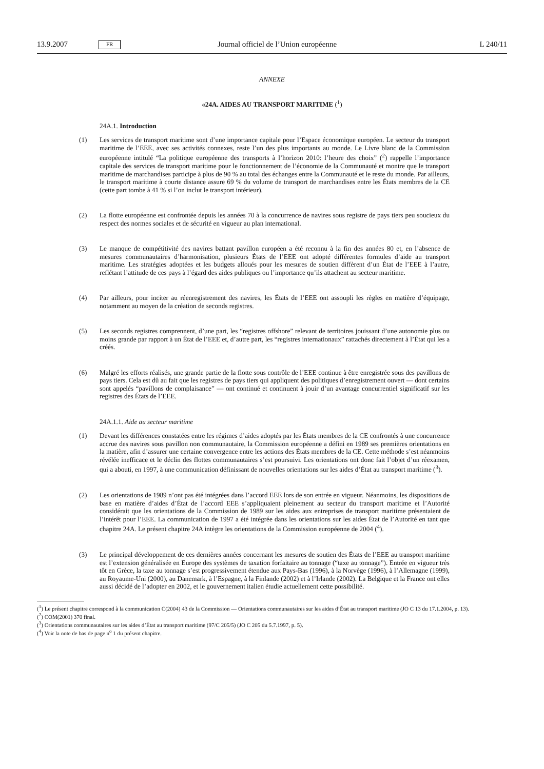13.9.2007 FR Journal officiel de l’Union européenne L 240/11
ANNEXE
«24A. AIDES AU TRANSPORT MARITIME (<sup>1</sup>)
24A.1. Introduction
(1) Les services de transport maritime sont d’une importance capitale pour l’Espace économique européen. Le secteur du transport maritime de l’EEE, avec ses activités connexes, reste l’un des plus importants au monde. Le Livre blanc de la Commission européenne intitulé “La politique européenne des transports à l’horizon 2010: l’heure des choix” (<sup>2</sup>) rappelle l’importance capitale des services de transport maritime pour le fonctionnement de l’économie de la Communauté et montre que le transport maritime de marchandises participe à plus de 90 % au total des échanges entre la Communauté et le reste du monde. Par ailleurs, le transport maritime à courte distance assure 69 % du volume de transport de marchandises entre les États membres de la CE (cette part tombe à 41 % si l’on inclut le transport intérieur).
(2) La flotte européenne est confrontée depuis les années 70 à la concurrence de navires sous registre de pays tiers peu soucieux du respect des normes sociales et de sécurité en vigueur au plan international.
(3) Le manque de compétitivité des navires battant pavillon européen a été reconnu à la fin des années 80 et, en l’absence de mesures communautaires d’harmonisation, plusieurs États de l’EEE ont adopté différentes formules d’aide au transport maritime. Les stratégies adoptées et les budgets alloués pour les mesures de soutien diffèrent d’un État de l’EEE à l’autre, reflétant l’attitude de ces pays à l’égard des aides publiques ou l’importance qu’ils attachent au secteur maritime.
(4) Par ailleurs, pour inciter au réenregistrement des navires, les États de l’EEE ont assoupli les règles en matière d’équipage, notamment au moyen de la création de seconds registres.
(5) Les seconds registres comprennent, d’une part, les “registres offshore” relevant de territoires jouissant d’une autonomie plus ou moins grande par rapport à un État de l’EEE et, d’autre part, les “registres internationaux” rattachés directement à l’État qui les a créés.
(6) Malgré les efforts réalisés, une grande partie de la flotte sous contrôle de l’EEE continue à être enregistrée sous des pavillons de pays tiers. Cela est dû au fait que les registres de pays tiers qui appliquent des politiques d’enregistrement ouvert — dont certains sont appelés “pavillons de complaisance” — ont continué et continuent à jouir d’un avantage concurrentiel significatif sur les registres des États de l’EEE.
24A.1.1. Aide au secteur maritime
(1) Devant les différences constatées entre les régimes d’aides adoptés par les États membres de la CE confrontés à une concurrence accrue des navires sous pavillon non communautaire, la Commission européenne a défini en 1989 ses premières orientations en la matière, afin d’assurer une certaine convergence entre les actions des États membres de la CE. Cette méthode s’est néanmoins révélée inefficace et le déclin des flottes communautaires s’est poursuivi. Les orientations ont donc fait l’objet d’un réexamen, qui a abouti, en 1997, à une communication définissant de nouvelles orientations sur les aides d’État au transport maritime (<sup>3</sup>).
(2) Les orientations de 1989 n’ont pas été intégrées dans l’accord EEE lors de son entrée en vigueur. Néanmoins, les dispositions de base en matière d’aides d’État de l’accord EEE s’appliquaient pleinement au secteur du transport maritime et l’Autorité considérait que les orientations de la Commission de 1989 sur les aides aux entreprises de transport maritime présentaient de l’intérêt pour l’EEE. La communication de 1997 a été intégrée dans les orientations sur les aides État de l’Autorité en tant que chapitre 24A. Le présent chapitre 24A intègre les orientations de la Commission européenne de 2004 (<sup>4</sup>).
(3) Le principal développement de ces dernières années concernant les mesures de soutien des États de l’EEE au transport maritime est l’extension généralisée en Europe des systèmes de taxation forfaitaire au tonnage (“taxe au tonnage”). Entrée en vigueur très tôt en Grèce, la taxe au tonnage s’est progressivement étendue aux Pays-Bas (1996), à la Norvège (1996), à l’Allemagne (1999), au Royaume-Uni (2000), au Danemark, à l’Espagne, à la Finlande (2002) et à l’Irlande (2002). La Belgique et la France ont elles aussi décidé de l’adopter en 2002, et le gouvernement italien étudie actuellement cette possibilité.
(<sup>1</sup>) Le présent chapitre correspond à la communication C(2004) 43 de la Commission — Orientations communautaires sur les aides d’État au transport maritime (JO C 13 du 17.1.2004, p. 13).
(<sup>2</sup>) COM(2001) 370 final.
(<sup>3</sup>) Orientations communautaires sur les aides d’État au transport maritime (97/C 205/5) (JO C 205 du 5.7.1997, p. 5).
(<sup>4</sup>) Voir la note de bas de page n<sup>o</sup> 1 du présent chapitre.